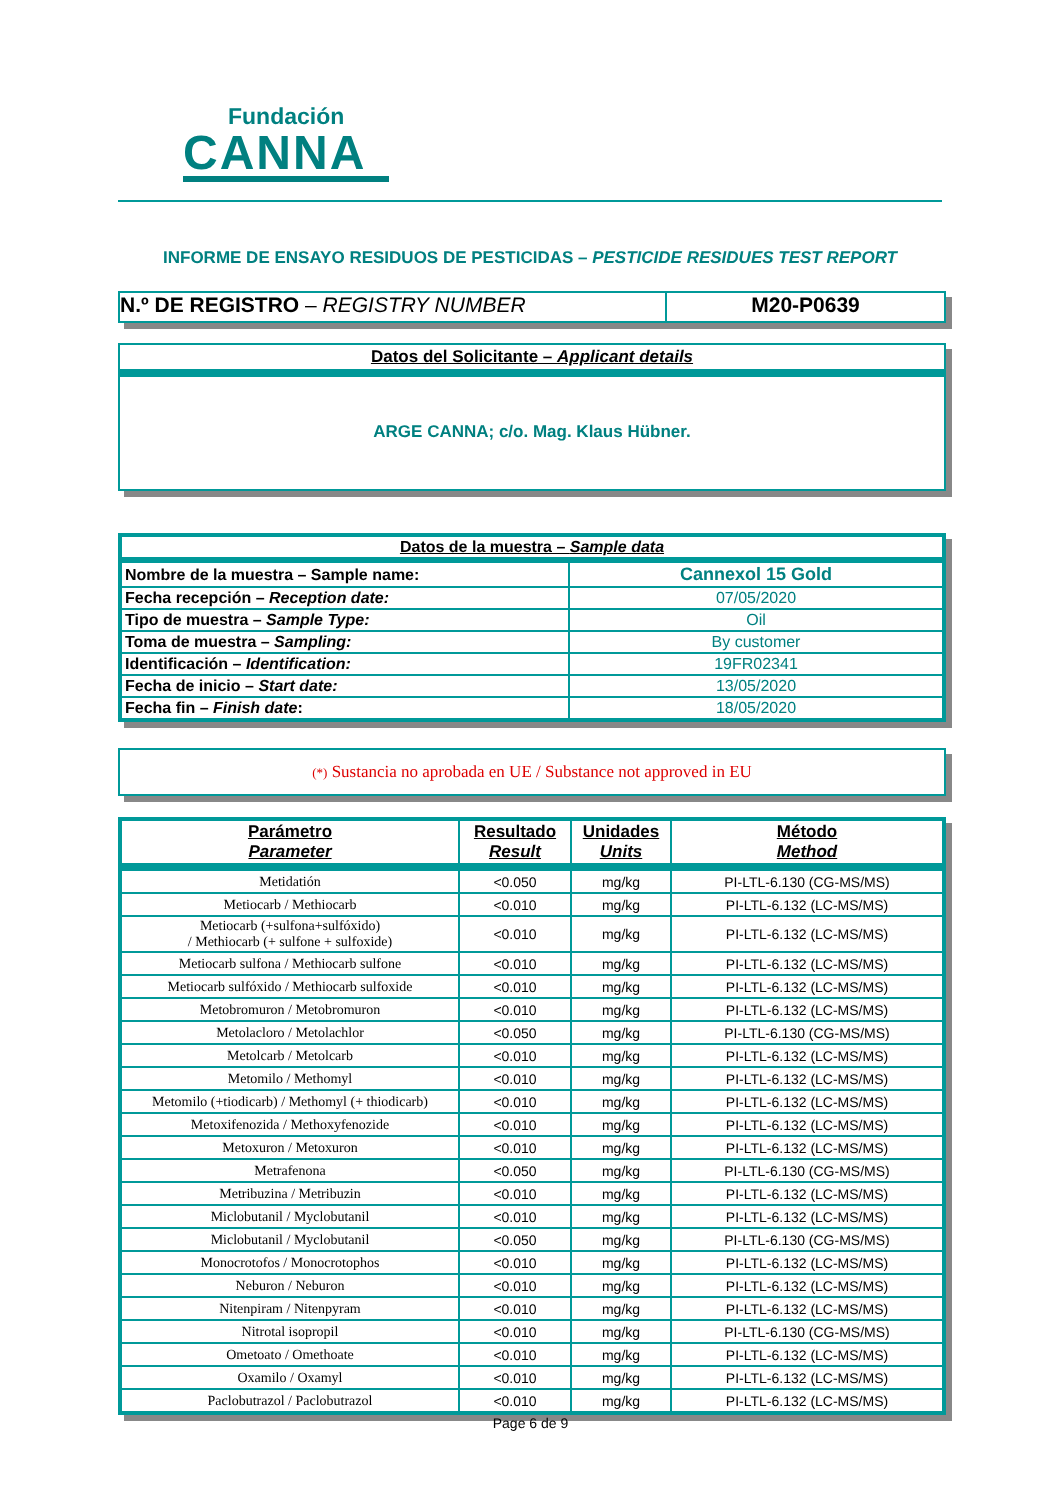Fundación
CANNA
INFORME DE ENSAYO RESIDUOS DE PESTICIDAS – PESTICIDE RESIDUES TEST REPORT
N.º DE REGISTRO – REGISTRY NUMBER M20-P0639
Datos del Solicitante – Applicant details
ARGE CANNA; c/o. Mag. Klaus Hübner.
| Datos de la muestra – Sample data | |
| --- | --- |
| Nombre de la muestra – Sample name: | Cannexol 15 Gold |
| Fecha recepción – Reception date: | 07/05/2020 |
| Tipo de muestra – Sample Type: | Oil |
| Toma de muestra – Sampling: | By customer |
| Identificación – Identification: | 19FR02341 |
| Fecha de inicio – Start date: | 13/05/2020 |
| Fecha fin – Finish date : | 18/05/2020 |
(*) Sustancia no aprobada en UE / Substance not approved in EU
| Parámetro Parameter | Resultado Result | Unidades Units | Método Method |
| --- | --- | --- | --- |
| Metidatión | <0.050 | mg/kg | PI-LTL-6.130 (CG-MS/MS) |
| Metiocarb / Methiocarb | <0.010 | mg/kg | PI-LTL-6.132 (LC-MS/MS) |
| Metiocarb (+sulfona+sulfóxido) / Methiocarb (+ sulfone + sulfoxide) | <0.010 | mg/kg | PI-LTL-6.132 (LC-MS/MS) |
| Metiocarb sulfona / Methiocarb sulfone | <0.010 | mg/kg | PI-LTL-6.132 (LC-MS/MS) |
| Metiocarb sulfóxido / Methiocarb sulfoxide | <0.010 | mg/kg | PI-LTL-6.132 (LC-MS/MS) |
| Metobromuron / Metobromuron | <0.010 | mg/kg | PI-LTL-6.132 (LC-MS/MS) |
| Metolacloro / Metolachlor | <0.050 | mg/kg | PI-LTL-6.130 (CG-MS/MS) |
| Metolcarb / Metolcarb | <0.010 | mg/kg | PI-LTL-6.132 (LC-MS/MS) |
| Metomilo / Methomyl | <0.010 | mg/kg | PI-LTL-6.132 (LC-MS/MS) |
| Metomilo (+tiodicarb) / Methomyl (+ thiodicarb) | <0.010 | mg/kg | PI-LTL-6.132 (LC-MS/MS) |
| Metoxifenozida / Methoxyfenozide | <0.010 | mg/kg | PI-LTL-6.132 (LC-MS/MS) |
| Metoxuron / Metoxuron | <0.010 | mg/kg | PI-LTL-6.132 (LC-MS/MS) |
| Metrafenona | <0.050 | mg/kg | PI-LTL-6.130 (CG-MS/MS) |
| Metribuzina / Metribuzin | <0.010 | mg/kg | PI-LTL-6.132 (LC-MS/MS) |
| Miclobutanil / Myclobutanil | <0.010 | mg/kg | PI-LTL-6.132 (LC-MS/MS) |
| Miclobutanil / Myclobutanil | <0.050 | mg/kg | PI-LTL-6.130 (CG-MS/MS) |
| Monocrotofos / Monocrotophos | <0.010 | mg/kg | PI-LTL-6.132 (LC-MS/MS) |
| Neburon / Neburon | <0.010 | mg/kg | PI-LTL-6.132 (LC-MS/MS) |
| Nitenpiram / Nitenpyram | <0.010 | mg/kg | PI-LTL-6.132 (LC-MS/MS) |
| Nitrotal isopropil | <0.010 | mg/kg | PI-LTL-6.130 (CG-MS/MS) |
| Ometoato / Omethoate | <0.010 | mg/kg | PI-LTL-6.132 (LC-MS/MS) |
| Oxamilo / Oxamyl | <0.010 | mg/kg | PI-LTL-6.132 (LC-MS/MS) |
| Paclobutrazol / Paclobutrazol | <0.010 | mg/kg | PI-LTL-6.132 (LC-MS/MS) |
Page 6 de 9